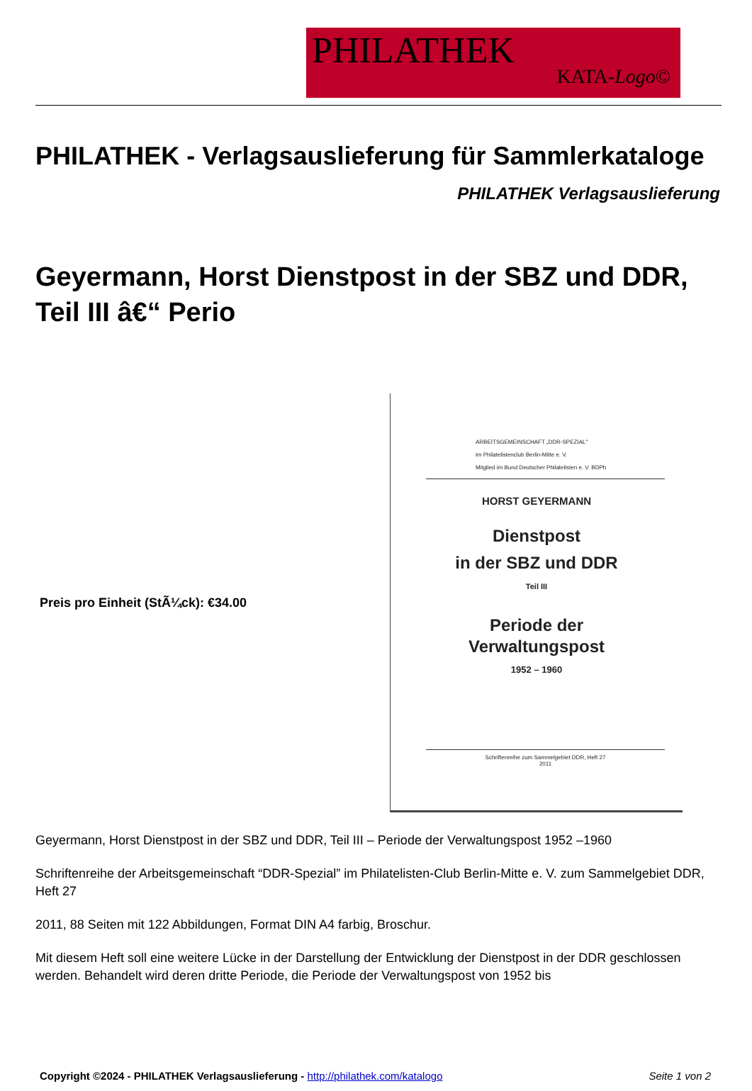PHILATHEK
KATA-Logo©
PHILATHEK - Verlagsauslieferung für Sammlerkataloge
PHILATHEK Verlagsauslieferung
Geyermann, Horst Dienstpost in der SBZ und DDR, Teil III â€“ Perio
Preis pro Einheit (StÃ¼ck): €34.00
ARBEITSGEMEINSCHAFT „DDR-SPEZIAL"
im Philatelistenclub Berlin-Mitte e. V.
Mitglied im Bund Deutscher Philatelisten e. V. BDPh
HORST GEYERMANN
Dienstpost
in der SBZ und DDR
Teil III
Periode der
Verwaltungspost
1952 – 1960
Schriftenreihe zum Sammelgebiet DDR, Heft 27
2011
Geyermann, Horst Dienstpost in der SBZ und DDR, Teil III – Periode der Verwaltungspost 1952 –1960
Schriftenreihe der Arbeitsgemeinschaft “DDR-Spezial” im Philatelisten-Club Berlin-Mitte e. V. zum Sammelgebiet DDR, Heft 27
2011, 88 Seiten mit 122 Abbildungen, Format DIN A4 farbig, Broschur.
Mit diesem Heft soll eine weitere Lücke in der Darstellung der Entwicklung der Dienstpost in der DDR geschlossen werden. Behandelt wird deren dritte Periode, die Periode der Verwaltungspost von 1952 bis
Copyright ©2024 - PHILATHEK Verlagsauslieferung - http://philathek.com/katalogo Seite 1 von 2